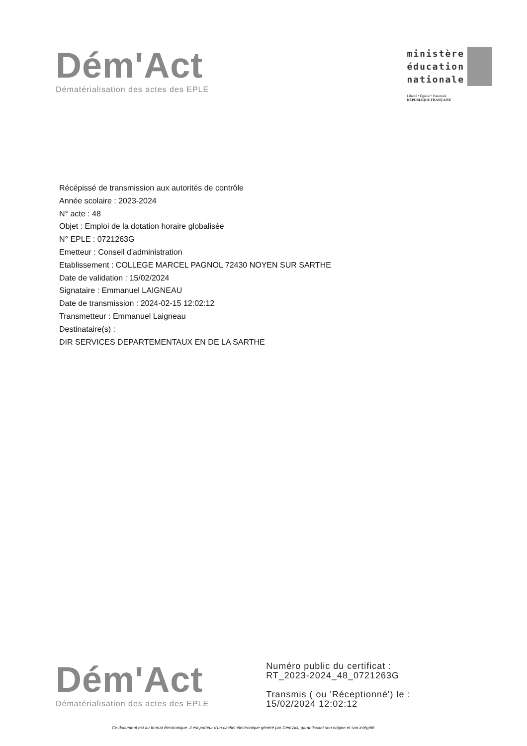Dém'Act
Dématérialisation des actes des EPLE
ministère
éducation
nationale
Liberté • Égalité • Fraternité
RÉPUBLIQUE FRANÇAISE
Récépissé de transmission aux autorités de contrôle
Année scolaire : 2023-2024
N° acte : 48
Objet : Emploi de la dotation horaire globalisée
N° EPLE : 0721263G
Emetteur : Conseil d'administration
Etablissement : COLLEGE MARCEL PAGNOL 72430 NOYEN SUR SARTHE
Date de validation : 15/02/2024
Signataire : Emmanuel LAIGNEAU
Date de transmission : 2024-02-15 12:02:12
Transmetteur : Emmanuel Laigneau
Destinataire(s) :
DIR SERVICES DEPARTEMENTAUX EN DE LA SARTHE
Dém'Act
Dématérialisation des actes des EPLE
Numéro public du certificat :
RT_2023-2024_48_0721263G
Transmis ( ou 'Réceptionné') le :
15/02/2024 12:02:12
Ce document est au format électronique. Il est porteur d'un cachet électronique généré par Dém'Act, garantissant son origine et son intégrité.